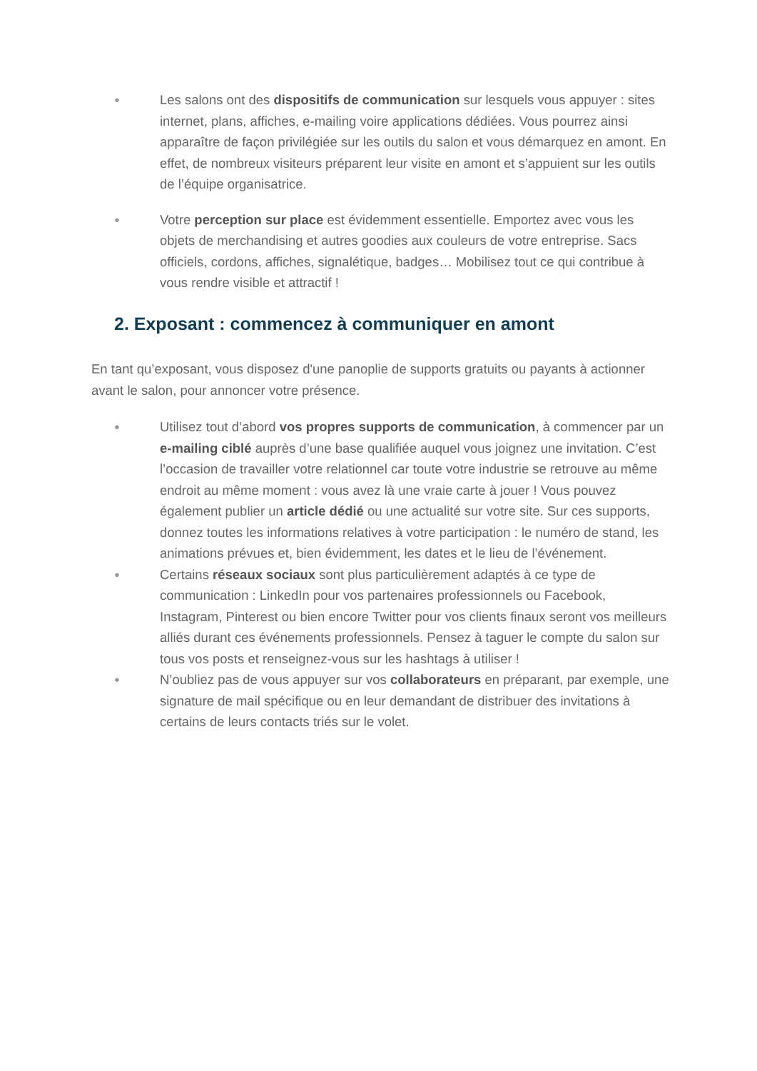● Les salons ont des dispositifs de communication sur lesquels vous appuyer : sites internet, plans, affiches, e-mailing voire applications dédiées. Vous pourrez ainsi apparaître de façon privilégiée sur les outils du salon et vous démarquez en amont. En effet, de nombreux visiteurs préparent leur visite en amont et s’appuient sur les outils de l’équipe organisatrice.
● Votre perception sur place est évidemment essentielle. Emportez avec vous les objets de merchandising et autres goodies aux couleurs de votre entreprise. Sacs officiels, cordons, affiches, signalétique, badges… Mobilisez tout ce qui contribue à vous rendre visible et attractif !
2. Exposant : commencez à communiquer en amont
En tant qu’exposant, vous disposez d'une panoplie de supports gratuits ou payants à actionner avant le salon, pour annoncer votre présence.
● Utilisez tout d’abord vos propres supports de communication, à commencer par un e-mailing ciblé auprès d’une base qualifiée auquel vous joignez une invitation. C’est l’occasion de travailler votre relationnel car toute votre industrie se retrouve au même endroit au même moment : vous avez là une vraie carte à jouer ! Vous pouvez également publier un article dédié ou une actualité sur votre site. Sur ces supports, donnez toutes les informations relatives à votre participation : le numéro de stand, les animations prévues et, bien évidemment, les dates et le lieu de l’événement.
● Certains réseaux sociaux sont plus particulièrement adaptés à ce type de communication : LinkedIn pour vos partenaires professionnels ou Facebook, Instagram, Pinterest ou bien encore Twitter pour vos clients finaux seront vos meilleurs alliés durant ces événements professionnels. Pensez à taguer le compte du salon sur tous vos posts et renseignez-vous sur les hashtags à utiliser !
● N’oubliez pas de vous appuyer sur vos collaborateurs en préparant, par exemple, une signature de mail spécifique ou en leur demandant de distribuer des invitations à certains de leurs contacts triés sur le volet.